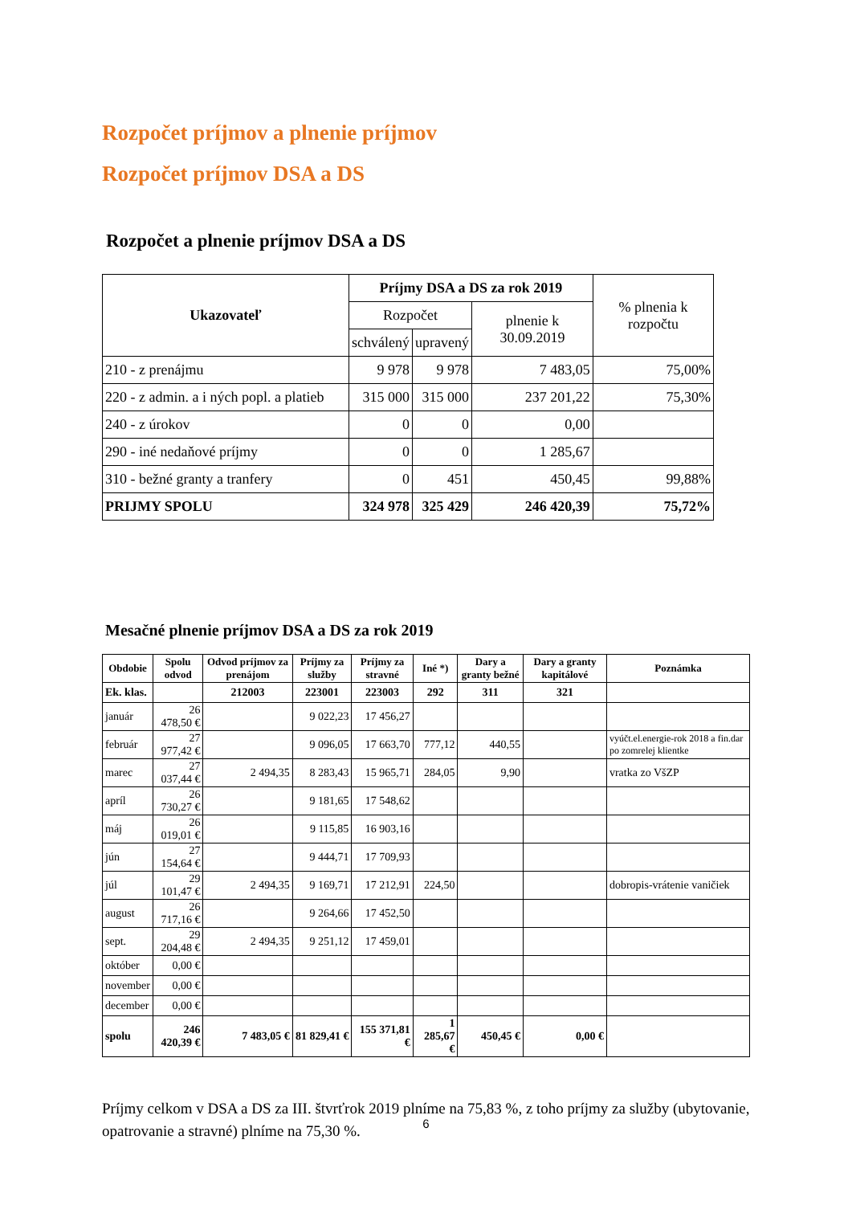Rozpočet príjmov a plnenie príjmov
Rozpočet príjmov DSA a DS
Rozpočet a plnenie príjmov DSA a DS
| Ukazovateľ | Príjmy DSA a DS za rok 2019 | | | % plnenia k rozpočtu |
| --- | --- | --- | --- | --- |
| | Rozpočet | | plnenie k 30.09.2019 | |
| | schválený | upravený | | |
| 210 - z prenájmu | 9 978 | 9 978 | 7 483,05 | 75,00% |
| 220 - z admin. a i ných popl. a platieb | 315 000 | 315 000 | 237 201,22 | 75,30% |
| 240 - z úrokov | 0 | 0 | 0,00 | |
| 290 - iné nedaňové príjmy | 0 | 0 | 1 285,67 | |
| 310 - bežné granty a tranfery | 0 | 451 | 450,45 | 99,88% |
| PRIJMY SPOLU | 324 978 | 325 429 | 246 420,39 | 75,72% |
Mesačné plnenie príjmov DSA a DS za rok 2019
| Obdobie | Spolu odvod | Odvod príjmov za prenájom | Príjmy za služby | Príjmy za stravné | Iné *) | Dary a granty bežné | Dary a granty kapitálové | Poznámka |
| --- | --- | --- | --- | --- | --- | --- | --- | --- |
| Ek. klas. | | 212003 | 223001 | 223003 | 292 | 311 | 321 | |
| január | 26 478,50 € | | 9 022,23 | 17 456,27 | | | | |
| február | 27 977,42 € | | 9 096,05 | 17 663,70 | 777,12 | 440,55 | | vyúčt.el.energie-rok 2018 a fin.dar po zomrelej klientke |
| marec | 27 037,44 € | 2 494,35 | 8 283,43 | 15 965,71 | 284,05 | 9,90 | | vratka zo VšZP |
| apríl | 26 730,27 € | | 9 181,65 | 17 548,62 | | | | |
| máj | 26 019,01 € | | 9 115,85 | 16 903,16 | | | | |
| jún | 27 154,64 € | | 9 444,71 | 17 709,93 | | | | |
| júl | 29 101,47 € | 2 494,35 | 9 169,71 | 17 212,91 | 224,50 | | | dobropis-vrátenie vaničiek |
| august | 26 717,16 € | | 9 264,66 | 17 452,50 | | | | |
| sept. | 29 204,48 € | 2 494,35 | 9 251,12 | 17 459,01 | | | | |
| október | 0,00 € | | | | | | | |
| november | 0,00 € | | | | | | | |
| december | 0,00 € | | | | | | | |
| spolu | 246 420,39 € | 7 483,05 € | 81 829,41 € | 155 371,81 € | 1 285,67 € | 450,45 € | 0,00 € | |
Príjmy celkom v DSA a DS za III. štvrťrok 2019 plníme na 75,83 %, z toho príjmy za služby (ubytovanie, opatrovanie a stravné) plníme na 75,30 %.
6